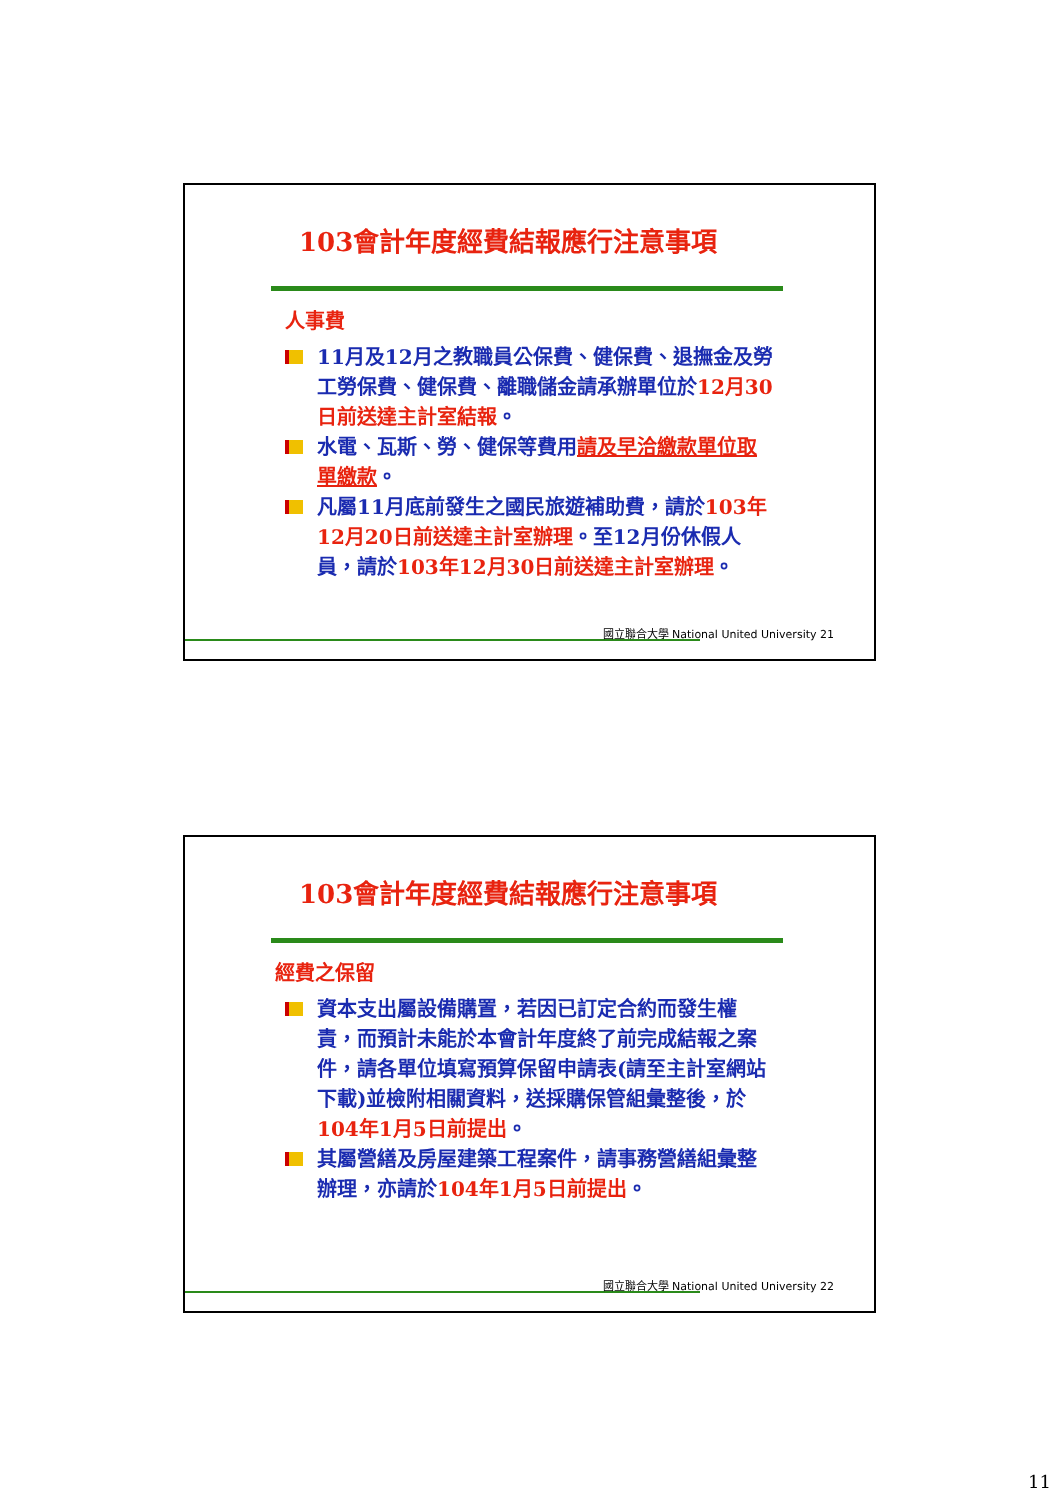103會計年度經費結報應行注意事項
人事費
11月及12月之教職員公保費、健保費、退撫金及勞工勞保費、健保費、離職儲金請承辦單位於12月30日前送達主計室結報。
水電、瓦斯、勞、健保等費用請及早洽繳款單位取單繳款。
凡屬11月底前發生之國民旅遊補助費，請於103年12月20日前送達主計室辦理。至12月份休假人員，請於103年12月30日前送達主計室辦理。
國立聯合大學 National United University 21
103會計年度經費結報應行注意事項
經費之保留
資本支出屬設備購置，若因已訂定合約而發生權責，而預計未能於本會計年度終了前完成結報之案件，請各單位填寫預算保留申請表(請至主計室網站下載)並檢附相關資料，送採購保管組彙整後，於104年1月5日前提出。
其屬營繕及房屋建築工程案件，請事務營繕組彙整辦理，亦請於104年1月5日前提出。
國立聯合大學 National United University 22
11